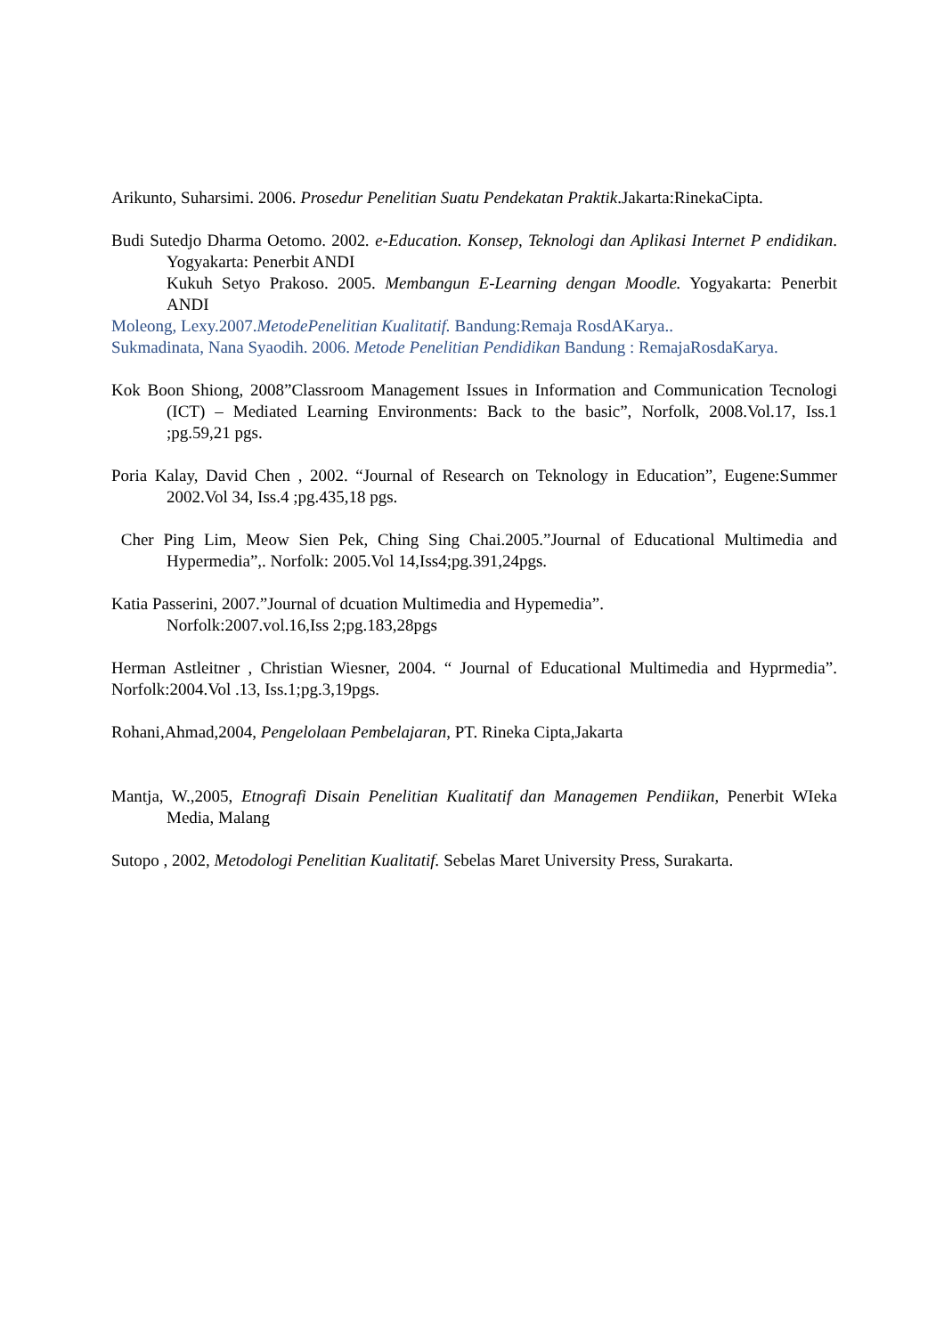Arikunto, Suharsimi. 2006. Prosedur Penelitian Suatu Pendekatan Praktik.Jakarta:RinekaCipta.
Budi Sutedjo Dharma Oetomo. 2002. e-Education. Konsep, Teknologi dan Aplikasi Internet P endidikan. Yogyakarta: Penerbit ANDI
Kukuh Setyo Prakoso. 2005. Membangun E-Learning dengan Moodle. Yogyakarta: Penerbit ANDI
Moleong, Lexy.2007.MetodePenelitian Kualitatif. Bandung:Remaja RosdAKarya..
Sukmadinata, Nana Syaodih. 2006. Metode Penelitian Pendidikan Bandung : RemajaRosdaKarya.
Kok Boon Shiong, 2008”Classroom Management Issues in Information and Communication Tecnologi (ICT) – Mediated Learning Environments: Back to the basic”, Norfolk, 2008.Vol.17, Iss.1 ;pg.59,21 pgs.
Poria Kalay, David Chen , 2002. “Journal of Research on Teknology in Education”, Eugene:Summer 2002.Vol 34, Iss.4 ;pg.435,18 pgs.
Cher Ping Lim, Meow Sien Pek, Ching Sing Chai.2005.”Journal of Educational Multimedia and Hypermedia”,. Norfolk: 2005.Vol 14,Iss4;pg.391,24pgs.
Katia Passerini, 2007.”Journal of dcuation Multimedia and Hypemedia”.
Norfolk:2007.vol.16,Iss 2;pg.183,28pgs
Herman Astleitner , Christian Wiesner, 2004. “ Journal of Educational Multimedia and Hyprmedia”. Norfolk:2004.Vol .13, Iss.1;pg.3,19pgs.
Rohani,Ahmad,2004, Pengelolaan Pembelajaran, PT. Rineka Cipta,Jakarta
Mantja, W.,2005, Etnografi Disain Penelitian Kualitatif dan Managemen Pendiikan, Penerbit WIeka Media, Malang
Sutopo , 2002, Metodologi Penelitian Kualitatif. Sebelas Maret University Press, Surakarta.